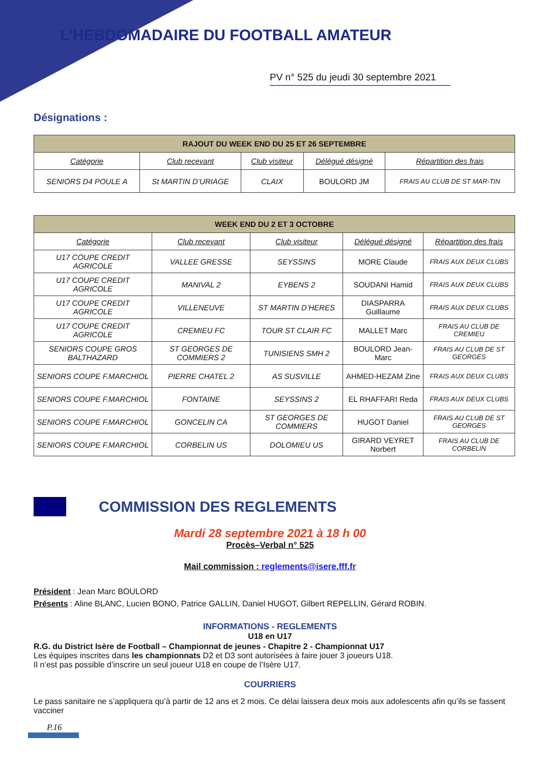L’HEBDOMADAIRE DU FOOTBALL AMATEUR
PV n° 525 du jeudi 30 septembre 2021
Désignations :
| RAJOUT DU WEEK END DU 25 ET 26 SEPTEMBRE | | | | |
| --- | --- | --- | --- | --- |
| Catégorie | Club recevant | Club visiteur | Délégué désigné | Répartition des frais |
| SENIORS D4 POULE A | St MARTIN D’URIAGE | CLAIX | BOULORD JM | FRAIS AU CLUB DE ST MAR-TIN |
| WEEK END DU 2 ET 3 OCTOBRE | | | | |
| --- | --- | --- | --- | --- |
| Catégorie | Club recevant | Club visiteur | Délégué désigné | Répartition des frais |
| U17 COUPE CREDIT AGRICOLE | VALLEE GRESSE | SEYSSINS | MORE Claude | FRAIS AUX DEUX CLUBS |
| U17 COUPE CREDIT AGRICOLE | MANIVAL 2 | EYBENS 2 | SOUDANI Hamid | FRAIS AUX DEUX CLUBS |
| U17 COUPE CREDIT AGRICOLE | VILLENEUVE | ST MARTIN D’HERES | DIASPARRA Guillaume | FRAIS AUX DEUX CLUBS |
| U17 COUPE CREDIT AGRICOLE | CREMIEU FC | TOUR ST CLAIR FC | MALLET Marc | FRAIS AU CLUB DE CREMIEU |
| SENIORS COUPE GROS BALTHAZARD | ST GEORGES DE COMMIERS 2 | TUNISIENS SMH 2 | BOULORD Jean-Marc | FRAIS AU CLUB DE ST GEORGES |
| SENIORS COUPE F.MARCHIOL | PIERRE CHATEL 2 | AS SUSVILLE | AHMED-HEZAM Zine | FRAIS AUX DEUX CLUBS |
| SENIORS COUPE F.MARCHIOL | FONTAINE | SEYSSINS 2 | EL RHAFFARI Reda | FRAIS AUX DEUX CLUBS |
| SENIORS COUPE F.MARCHIOL | GONCELIN CA | ST GEORGES DE COMMIERS | HUGOT Daniel | FRAIS AU CLUB DE ST GEORGES |
| SENIORS COUPE F.MARCHIOL | CORBELIN US | DOLOMIEU US | GIRARD VEYRET Norbert | FRAIS AU CLUB DE CORBELIN |
COMMISSION DES REGLEMENTS
Mardi 28 septembre 2021 à 18 h 00
Procès–Verbal n° 525
Mail commission : reglements@isere.fff.fr
Président : Jean Marc BOULORD
Présents : Aline BLANC, Lucien BONO, Patrice GALLIN, Daniel HUGOT, Gilbert REPELLIN, Gérard ROBIN.
INFORMATIONS - REGLEMENTS
U18 en U17
R.G. du District Isère de Football – Championnat de jeunes - Chapitre 2 - Championnat U17
Les équipes inscrites dans les championnats D2 et D3 sont autorisées à faire jouer 3 joueurs U18.
Il n’est pas possible d’inscrire un seul joueur U18 en coupe de l’Isère U17.
COURRIERS
Le pass sanitaire ne s’appliquera qu’à partir de 12 ans et 2 mois. Ce délai laissera deux mois aux adolescents afin qu’ils se fassent vacciner
P.16